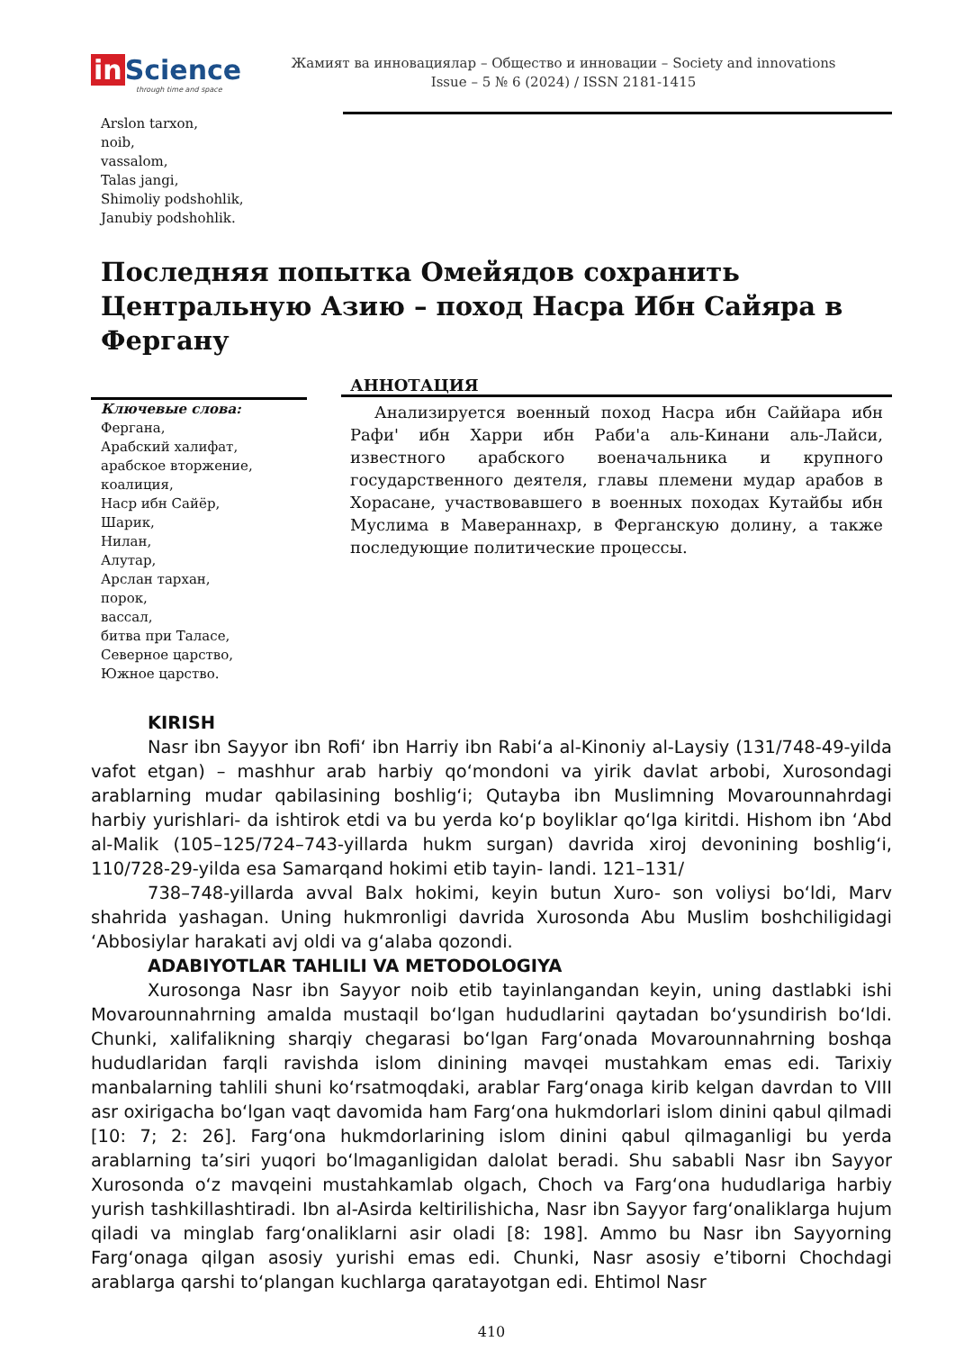in Science
through time and space
Жамият ва инновациялар – Общество и инновации – Society and innovations
Issue – 5 № 6 (2024) / ISSN 2181-1415
Arslon tarxon,
noib,
vassalom,
Talas jangi,
Shimoliy podshohlik,
Janubiy podshohlik.
Последняя попытка Омейядов сохранить Центральную Азию – поход Насра Ибн Сайяра в Фергану
Ключевые слова:
Фергана,
Арабский халифат,
арабское вторжение,
коалиция,
Наср ибн Сайёр,
Шарик,
Нилан,
Алутар,
Арслан тархан,
порок,
вассал,
битва при Таласе,
Северное царство,
Южное царство.
АННОТАЦИЯ
Анализируется военный поход Насра ибн Саййара ибн Рафи' ибн Харри ибн Раби'а аль-Кинани аль-Лайси, известного арабского военачальника и крупного государственного деятеля, главы племени мудар арабов в Хорасане, участвовавшего в военных походах Кутайбы ибн Муслима в Мавераннахр, в Ферганскую долину, а также последующие политические процессы.
KIRISH
Nasr ibn Sayyor ibn Rofiʻ ibn Harriy ibn Rabiʻa al-Kinoniy al-Laysiy (131/748-49-yilda vafot etgan) – mashhur arab harbiy qoʻmondoni va yirik davlat arbobi, Xurosondagi arablarning mudar qabilasining boshligʻi; Qutayba ibn Muslimning Movarounnahrdagi harbiy yurishlari- da ishtirok etdi va bu yerda koʻp boyliklar qoʻlga kiritdi. Hishom ibn ʻAbd al-Malik (105–125/724–743-yillarda hukm surgan) davrida xiroj devonining boshligʻi, 110/728-29-yilda esa Samarqand hokimi etib tayin- landi. 121–131/
738–748-yillarda avval Balx hokimi, keyin butun Xuro- son voliysi boʻldi, Marv shahrida yashagan. Uning hukmronligi davrida Xurosonda Abu Muslim boshchiligidagi ʻAbbosiylar harakati avj oldi va gʻalaba qozondi.
ADABIYOTLAR TAHLILI VA METODOLOGIYA
Xurosonga Nasr ibn Sayyor noib etib tayinlangandan keyin, uning dastlabki ishi Movarounnahrning amalda mustaqil boʻlgan hududlarini qaytadan boʻysundirish boʻldi. Chunki, xalifalikning sharqiy chegarasi boʻlgan Fargʻonada Movarounnahrning boshqa hududlaridan farqli ravishda islom dinining mavqei mustahkam emas edi. Tarixiy manbalarning tahlili shuni koʻrsatmoqdaki, arablar Fargʻonaga kirib kelgan davrdan to VIII asr oxirigacha boʻlgan vaqt davomida ham Fargʻona hukmdorlari islom dinini qabul qilmadi [10: 7; 2: 26]. Fargʻona hukmdorlarining islom dinini qabul qilmaganligi bu yerda arablarning taʼsiri yuqori boʻlmaganligidan dalolat beradi. Shu sababli Nasr ibn Sayyor Xurosonda oʻz mavqeini mustahkamlab olgach, Choch va Fargʻona hududlariga harbiy yurish tashkillashtiradi. Ibn al-Asirda keltirilishicha, Nasr ibn Sayyor fargʻonaliklarga hujum qiladi va minglab fargʻonaliklarni asir oladi [8: 198]. Ammo bu Nasr ibn Sayyorning Fargʻonaga qilgan asosiy yurishi emas edi. Chunki, Nasr asosiy eʼtiborni Chochdagi arablarga qarshi toʻplangan kuchlarga qaratayotgan edi. Ehtimol Nasr
410